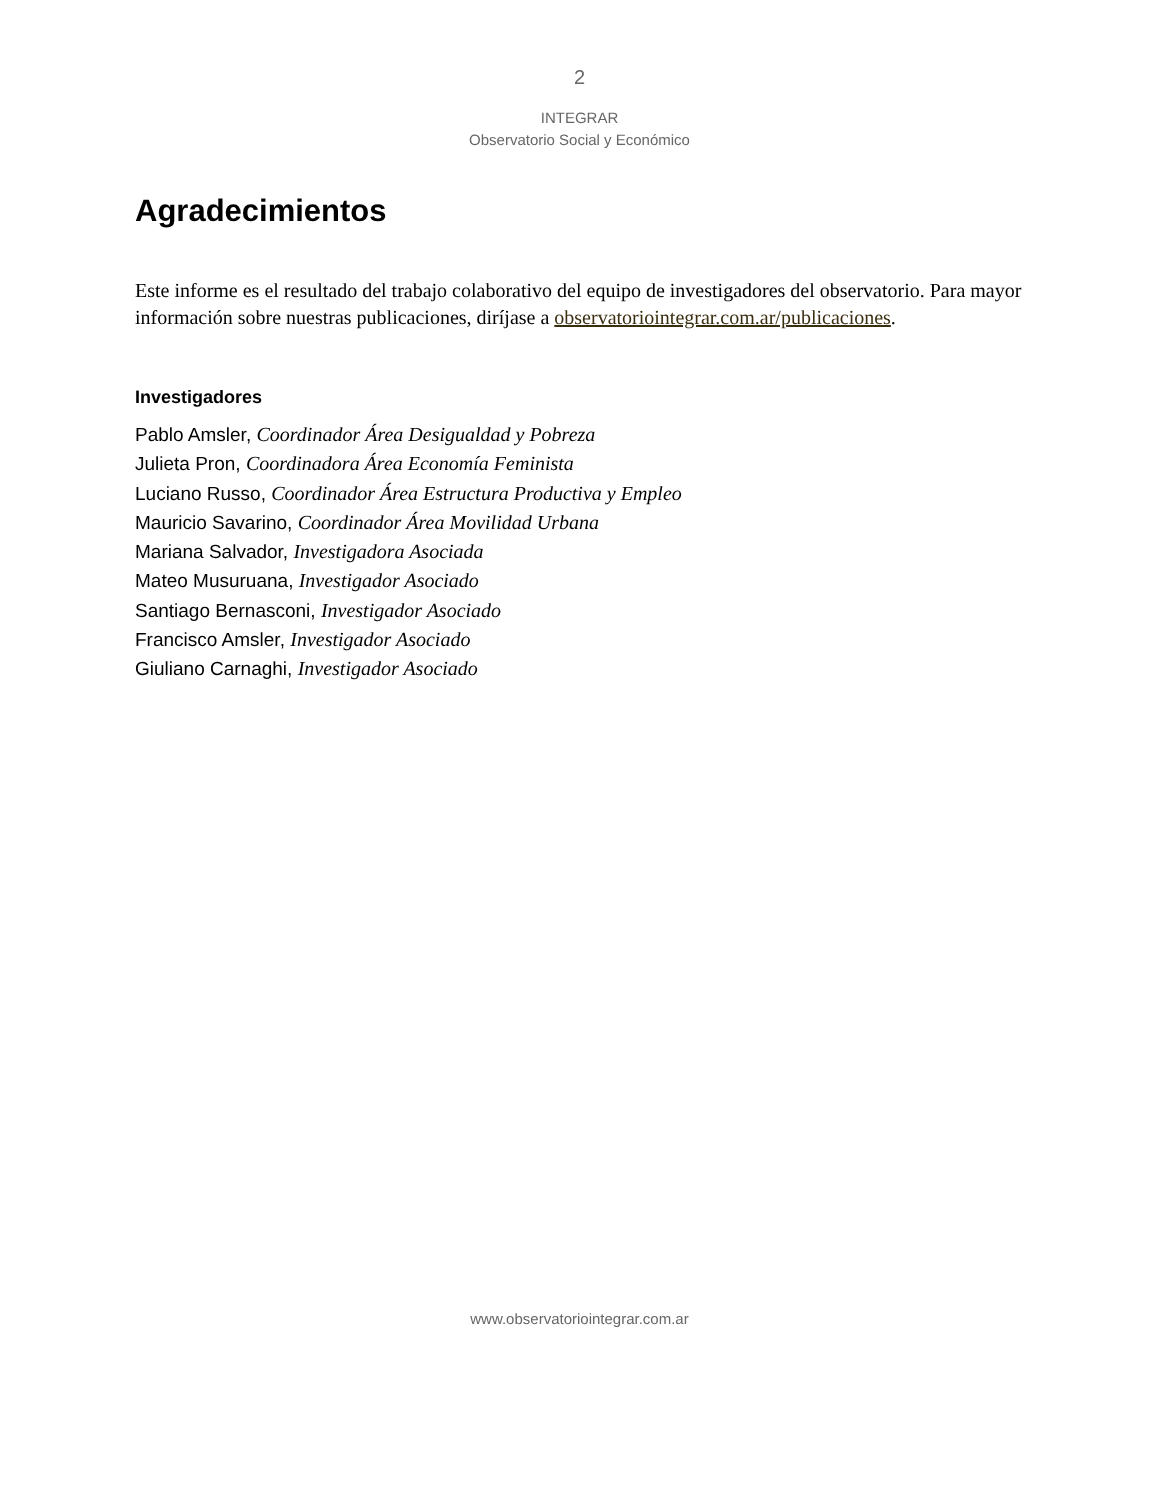2
INTEGRAR
Observatorio Social y Económico
Agradecimientos
Este informe es el resultado del trabajo colaborativo del equipo de investigadores del observatorio. Para mayor información sobre nuestras publicaciones, diríjase a observatoriointegrar.com.ar/publicaciones.
Investigadores
Pablo Amsler, Coordinador Área Desigualdad y Pobreza
Julieta Pron, Coordinadora Área Economía Feminista
Luciano Russo, Coordinador Área Estructura Productiva y Empleo
Mauricio Savarino, Coordinador Área Movilidad Urbana
Mariana Salvador, Investigadora Asociada
Mateo Musuruana, Investigador Asociado
Santiago Bernasconi, Investigador Asociado
Francisco Amsler, Investigador Asociado
Giuliano Carnaghi, Investigador Asociado
www.observatoriointegrar.com.ar